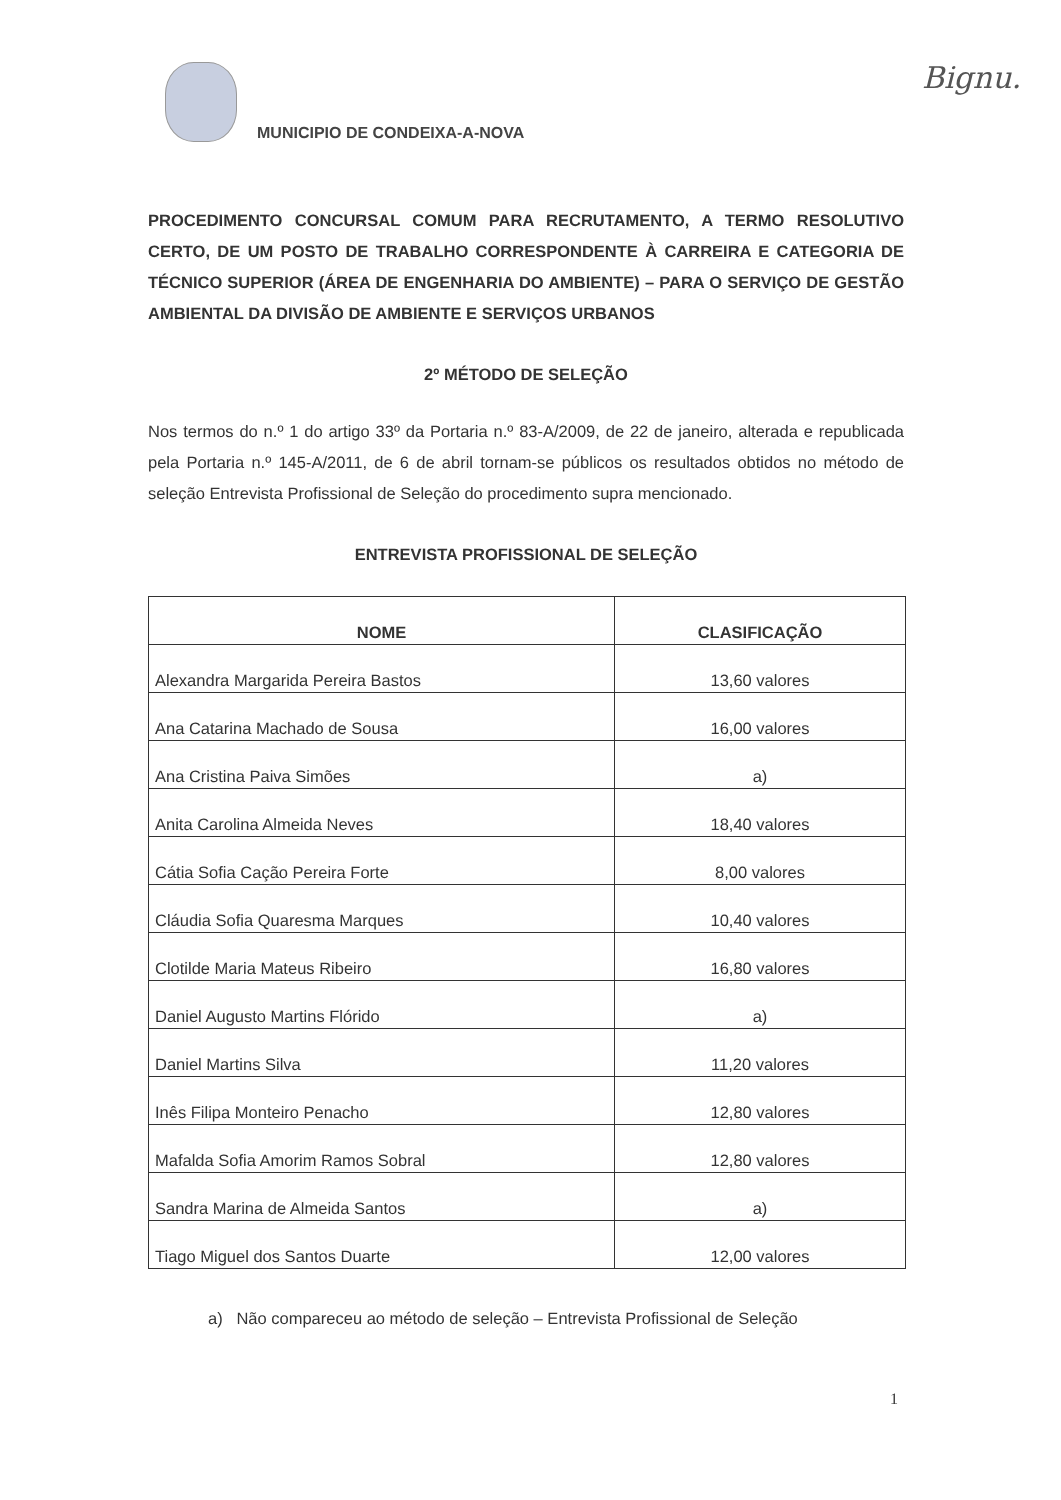MUNICIPIO DE CONDEIXA-A-NOVA Bignu.
PROCEDIMENTO CONCURSAL COMUM PARA RECRUTAMENTO, A TERMO RESOLUTIVO CERTO, DE UM POSTO DE TRABALHO CORRESPONDENTE À CARREIRA E CATEGORIA DE TÉCNICO SUPERIOR (ÁREA DE ENGENHARIA DO AMBIENTE) – PARA O SERVIÇO DE GESTÃO AMBIENTAL DA DIVISÃO DE AMBIENTE E SERVIÇOS URBANOS
2º MÉTODO DE SELEÇÃO
Nos termos do n.º 1 do artigo 33º da Portaria n.º 83-A/2009, de 22 de janeiro, alterada e republicada pela Portaria n.º 145-A/2011, de 6 de abril tornam-se públicos os resultados obtidos no método de seleção Entrevista Profissional de Seleção do procedimento supra mencionado.
ENTREVISTA PROFISSIONAL DE SELEÇÃO
| NOME | CLASIFICAÇÃO |
| --- | --- |
| Alexandra Margarida Pereira Bastos | 13,60 valores |
| Ana Catarina Machado de Sousa | 16,00 valores |
| Ana Cristina Paiva Simões | a) |
| Anita Carolina Almeida Neves | 18,40 valores |
| Cátia Sofia Cação Pereira Forte | 8,00 valores |
| Cláudia Sofia Quaresma Marques | 10,40 valores |
| Clotilde Maria Mateus Ribeiro | 16,80 valores |
| Daniel Augusto Martins Flórido | a) |
| Daniel Martins Silva | 11,20 valores |
| Inês Filipa Monteiro Penacho | 12,80 valores |
| Mafalda Sofia Amorim Ramos Sobral | 12,80 valores |
| Sandra Marina de Almeida Santos | a) |
| Tiago Miguel dos Santos Duarte | 12,00 valores |
a) Não compareceu ao método de seleção – Entrevista Profissional de Seleção
1